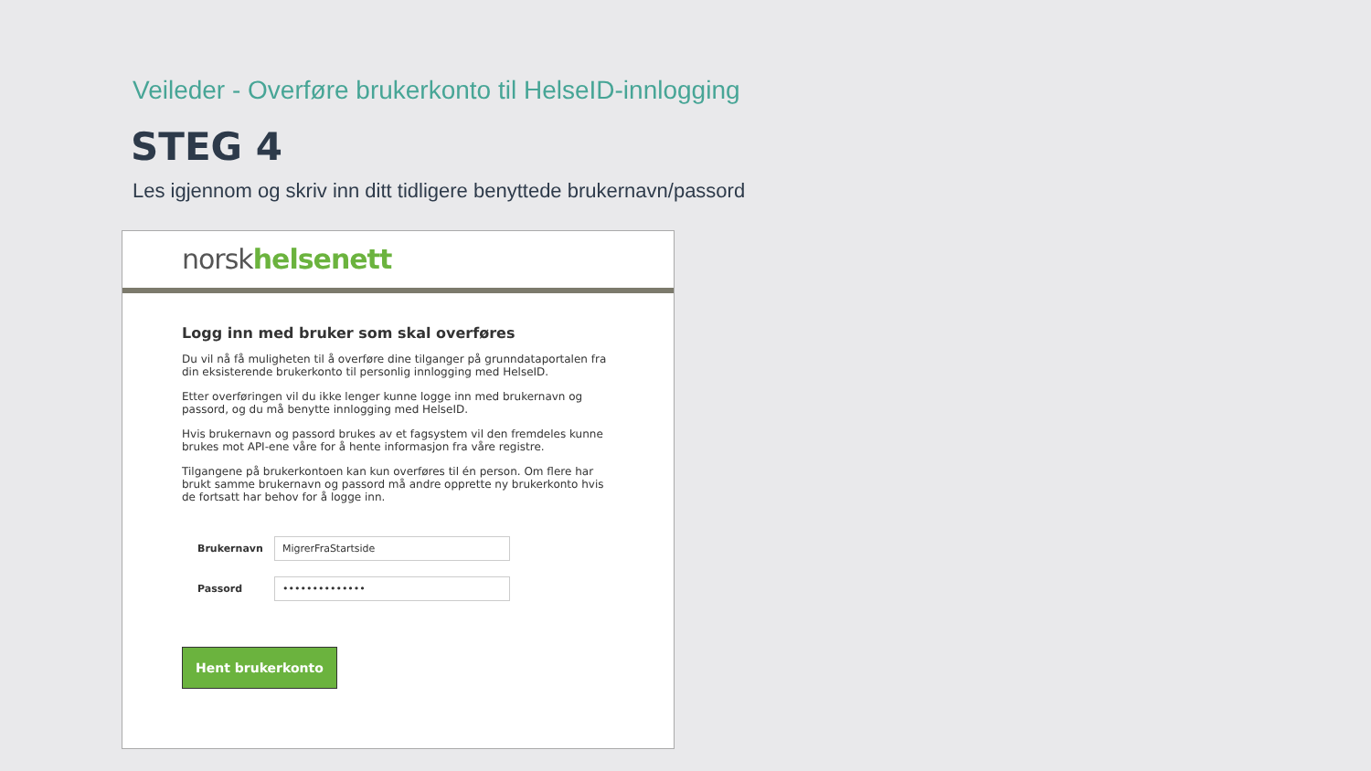Veileder - Overføre brukerkonto til HelseID-innlogging
STEG 4
Les igjennom og skriv inn ditt tidligere benyttede brukernavn/passord
norsk helsenett
Logg inn med bruker som skal overføres
Du vil nå få muligheten til å overføre dine tilganger på grunndataportalen fra din eksisterende brukerkonto til personlig innlogging med HelseID.
Etter overføringen vil du ikke lenger kunne logge inn med brukernavn og passord, og du må benytte innlogging med HelseID.
Hvis brukernavn og passord brukes av et fagsystem vil den fremdeles kunne brukes mot API-ene våre for å hente informasjon fra våre registre.
Tilgangene på brukerkontoen kan kun overføres til én person. Om flere har brukt samme brukernavn og passord må andre opprette ny brukerkonto hvis de fortsatt har behov for å logge inn.
Brukernavn
MigrerFraStartside
Passord
••••••••••••••
Hent brukerkonto